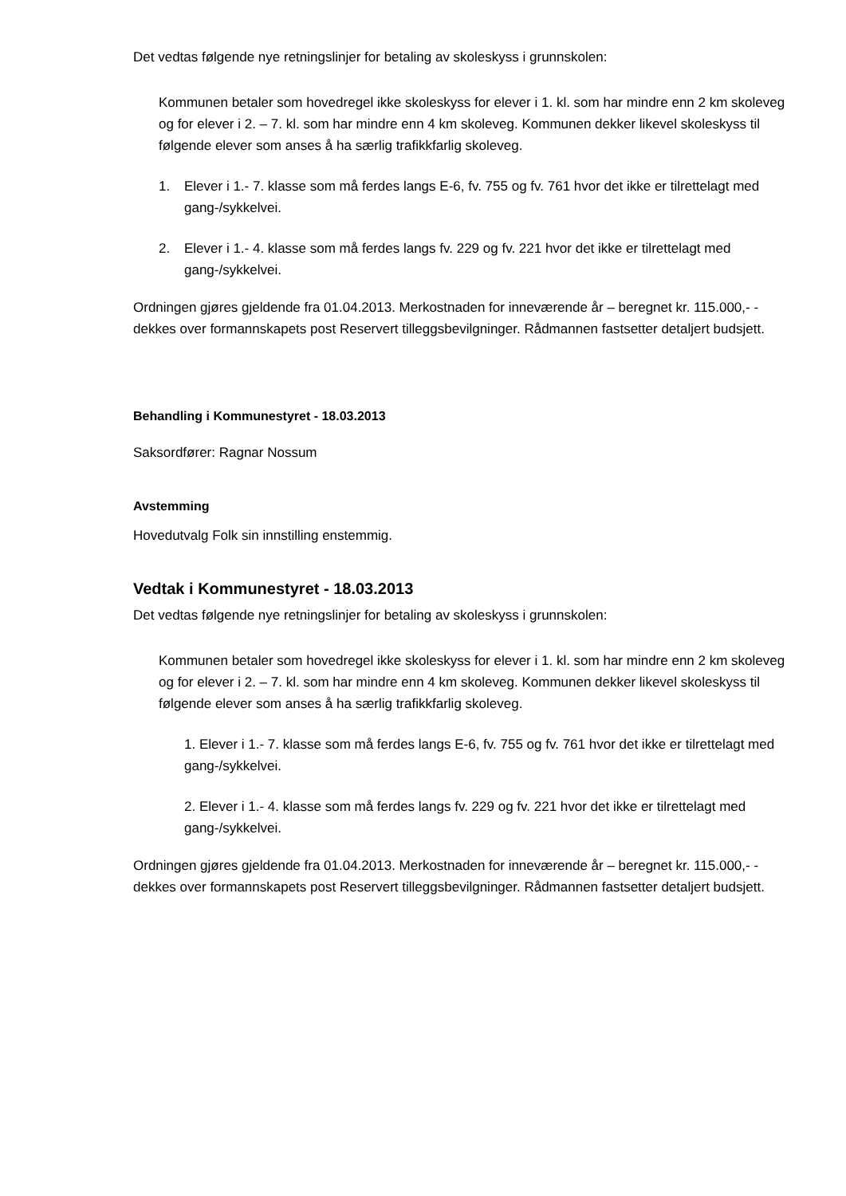Det vedtas følgende nye retningslinjer for betaling av skoleskyss i grunnskolen:
Kommunen betaler som hovedregel ikke skoleskyss for elever i 1. kl. som har mindre enn 2 km skoleveg og for elever i 2. – 7. kl. som har mindre enn 4 km skoleveg. Kommunen dekker likevel skoleskyss til følgende elever som anses å ha særlig trafikkfarlig skoleveg.
1. Elever i 1.- 7. klasse som må ferdes langs E-6, fv. 755 og fv. 761 hvor det ikke er tilrettelagt med gang-/sykkelvei.
2. Elever i 1.- 4. klasse som må ferdes langs fv. 229 og fv. 221 hvor det ikke er tilrettelagt med gang-/sykkelvei.
Ordningen gjøres gjeldende fra 01.04.2013. Merkostnaden for inneværende år – beregnet kr. 115.000,- - dekkes over formannskapets post Reservert tilleggsbevilgninger. Rådmannen fastsetter detaljert budsjett.
Behandling i Kommunestyret - 18.03.2013
Saksordfører: Ragnar Nossum
Avstemming
Hovedutvalg Folk sin innstilling enstemmig.
Vedtak i Kommunestyret - 18.03.2013
Det vedtas følgende nye retningslinjer for betaling av skoleskyss i grunnskolen:
Kommunen betaler som hovedregel ikke skoleskyss for elever i 1. kl. som har mindre enn 2 km skoleveg og for elever i 2. – 7. kl. som har mindre enn 4 km skoleveg. Kommunen dekker likevel skoleskyss til følgende elever som anses å ha særlig trafikkfarlig skoleveg.
1. Elever i 1.- 7. klasse som må ferdes langs E-6, fv. 755 og fv. 761 hvor det ikke er tilrettelagt med gang-/sykkelvei.
2. Elever i 1.- 4. klasse som må ferdes langs fv. 229 og fv. 221 hvor det ikke er tilrettelagt med gang-/sykkelvei.
Ordningen gjøres gjeldende fra 01.04.2013. Merkostnaden for inneværende år – beregnet kr. 115.000,- - dekkes over formannskapets post Reservert tilleggsbevilgninger. Rådmannen fastsetter detaljert budsjett.